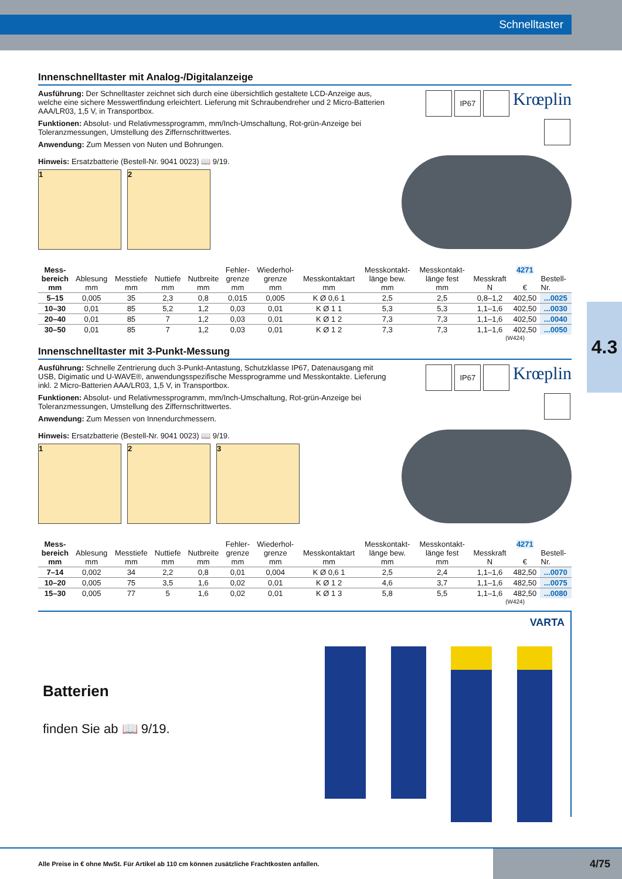Schnelltaster
4.3
Innenschnelltaster mit Analog-/Digitalanzeige
Ausführung: Der Schnelltaster zeichnet sich durch eine übersichtlich gestaltete LCD-Anzeige aus, welche eine sichere Messwertfindung erleichtert. Lieferung mit Schraubendreher und 2 Micro-Batterien AAA/LR03, 1,5 V, in Transportbox.
Funktionen: Absolut- und Relativmessprogramm, mm/Inch-Umschaltung, Rot-grün-Anzeige bei Toleranzmessungen, Umstellung des Ziffernschrittwertes.
Anwendung: Zum Messen von Nuten und Bohrungen.
Hinweis: Ersatzbatterie (Bestell-Nr. 9041 0023) 📖 9/19.
1 2
IP67 Krœplin
| Mess- bereich mm | Ablesung mm | Messtiefe mm | Nuttiefe mm | Nutbreite mm | Fehler- grenze mm | Wiederhol- grenze mm | Messkontaktart mm | Messkontakt- länge bew. mm | Messkontakt- länge fest mm | Messkraft N | 4271 € | Bestell- Nr. |
| --- | --- | --- | --- | --- | --- | --- | --- | --- | --- | --- | --- | --- |
| 5–15 | 0,005 | 35 | 2,3 | 0,8 | 0,015 | 0,005 | K Ø 0,6 1 | 2,5 | 2,5 | 0,8–1,2 | 402,50 | ...0025 |
| 10–30 | 0,01 | 85 | 5,2 | 1,2 | 0,03 | 0,01 | K Ø 1 1 | 5,3 | 5,3 | 1,1–1,6 | 402,50 | ...0030 |
| 20–40 | 0,01 | 85 | 7 | 1,2 | 0,03 | 0,01 | K Ø 1 2 | 7,3 | 7,3 | 1,1–1,6 | 402,50 | ...0040 |
| 30–50 | 0,01 | 85 | 7 | 1,2 | 0,03 | 0,01 | K Ø 1 2 | 7,3 | 7,3 | 1,1–1,6 | 402,50 | ...0050 |
(W424)
Innenschnelltaster mit 3-Punkt-Messung
Ausführung: Schnelle Zentrierung duch 3-Punkt-Antastung, Schutzklasse IP67, Datenausgang mit USB, Digimatic und U-WAVE®, anwendungsspezifische Messprogramme und Messkontakte. Lieferung inkl. 2 Micro-Batterien AAA/LR03, 1,5 V, in Transportbox.
Funktionen: Absolut- und Relativmessprogramm, mm/Inch-Umschaltung, Rot-grün-Anzeige bei Toleranzmessungen, Umstellung des Ziffernschrittwertes.
Anwendung: Zum Messen von Innendurchmessern.
Hinweis: Ersatzbatterie (Bestell-Nr. 9041 0023) 📖 9/19.
1 2 3
IP67 Krœplin
| Mess- bereich mm | Ablesung mm | Messtiefe mm | Nuttiefe mm | Nutbreite mm | Fehler- grenze mm | Wiederhol- grenze mm | Messkontaktart mm | Messkontakt- länge bew. mm | Messkontakt- länge fest mm | Messkraft N | 4271 € | Bestell- Nr. |
| --- | --- | --- | --- | --- | --- | --- | --- | --- | --- | --- | --- | --- |
| 7–14 | 0,002 | 34 | 2,2 | 0,8 | 0,01 | 0,004 | K Ø 0,6 1 | 2,5 | 2,4 | 1,1–1,6 | 482,50 | ...0070 |
| 10–20 | 0,005 | 75 | 3,5 | 1,6 | 0,02 | 0,01 | K Ø 1 2 | 4,6 | 3,7 | 1,1–1,6 | 482,50 | ...0075 |
| 15–30 | 0,005 | 77 | 5 | 1,6 | 0,02 | 0,01 | K Ø 1 3 | 5,8 | 5,5 | 1,1–1,6 | 482,50 | ...0080 |
(W424)
Batterien
finden Sie ab 📖 9/19.
VARTA
Alle Preise in € ohne MwSt. Für Artikel ab 110 cm können zusätzliche Frachtkosten anfallen. 4/75